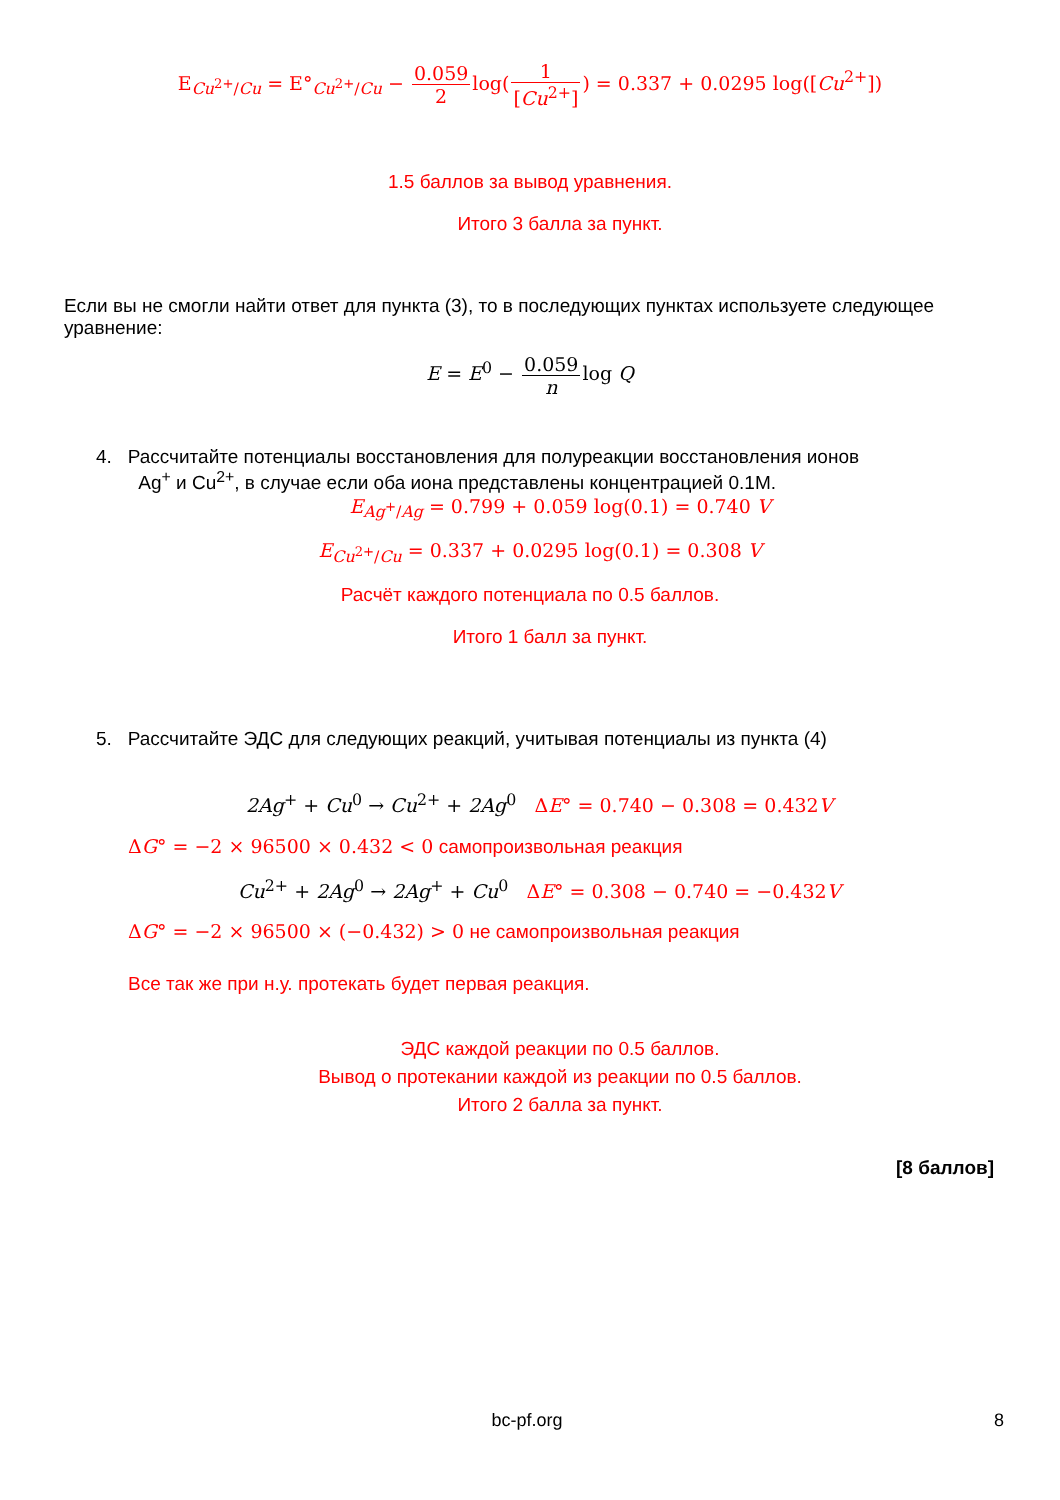E<sub>Cu<sup>2+</sup>/Cu</sub> = E°<sub>Cu<sup>2+</sup>/Cu</sub> − 0.059 2log(1 [Cu<sup>2+</sup>]) = 0.337 + 0.0295 log([Cu<sup>2+</sup>])
1.5 баллов за вывод уравнения.
Итого 3 балла за пункт.
Если вы не смогли найти ответ для пункта (3), то в последующих пунктах используете следующее уравнение:
E = E<sup>0</sup> − 0.059 nlog Q
4. Рассчитайте потенциалы восстановления для полуреакции восстановления ионов
Ag<sup>+</sup> и Cu<sup>2+</sup>, в случае если оба иона представлены концентрацией 0.1M.
E<sub>Ag<sup>+</sup>/Ag</sub> = 0.799 + 0.059 log(0.1) = 0.740 V
E<sub>Cu<sup>2+</sup>/Cu</sub> = 0.337 + 0.0295 log(0.1) = 0.308 V
Расчёт каждого потенциала по 0.5 баллов.
Итого 1 балл за пункт.
5. Рассчитайте ЭДС для следующих реакций, учитывая потенциалы из пункта (4)
2Ag<sup>+</sup> + Cu<sup>0</sup> → Cu<sup>2+</sup> + 2Ag<sup>0</sup> ΔE° = 0.740 − 0.308 = 0.432V
ΔG° = −2 × 96500 × 0.432 < 0 самопроизвольная реакция
Cu<sup>2+</sup> + 2Ag<sup>0</sup> → 2Ag<sup>+</sup> + Cu<sup>0</sup> ΔE° = 0.308 − 0.740 = −0.432V
ΔG° = −2 × 96500 × (−0.432) > 0 не самопроизвольная реакция
Все так же при н.у. протекать будет первая реакция.
ЭДС каждой реакции по 0.5 баллов.
Вывод о протекании каждой из реакции по 0.5 баллов.
Итого 2 балла за пункт.
[8 баллов]
bc-pf.org 8